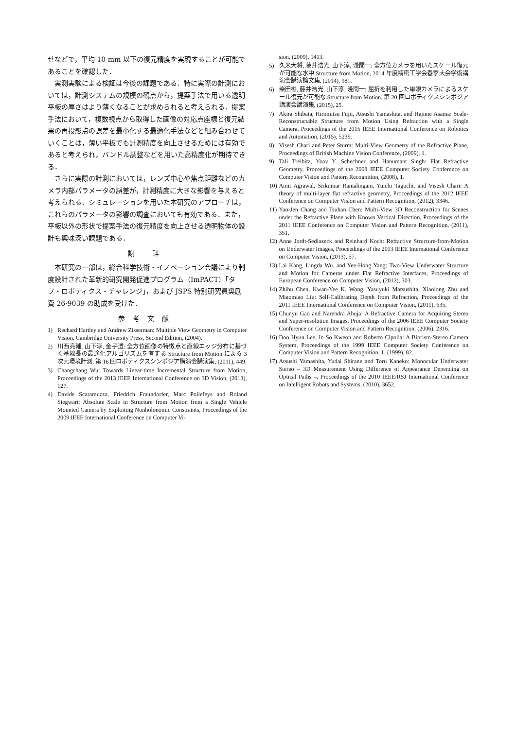せなどで，平均 10 mm 以下の復元精度を実現することが可能であることを確認した．
実測実験による検証は今後の課題である．特に実際の計測においては，計測システムの規模の観点から，提案手法で用いる透明平板の厚さはより薄くなることが求められると考えられる．提案手法において，複数視点から取得した画像の対応点座標と復元結果の再投影点の誤差を最小化する最適化手法などと組み合わせていくことは，薄い平板でも計測精度を向上させるためには有効であると考えられ，バンドル調整などを用いた高精度化が期待できる．
さらに実際の計測においては，レンズ中心や焦点距離などのカメラ内部パラメータの誤差が，計測精度に大きな影響を与えると考えられる．シミュレーションを用いた本研究のアプローチは，これらのパラメータの影響の調査においても有効である．また，平板以外の形状で提案手法の復元精度を向上させる透明物体の設計も興味深い課題である．
謝 辞
本研究の一部は，総合科学技術・イノベーション会議により制度設計された革新的研究開発促進プログラム（ImPACT）「タフ・ロボティクス・チャレンジ」，および JSPS 特別研究員奨励費 26·9039 の助成を受けた．
参考文献
1) Rechard Hartley and Andrew Zisserman: Multiple View Geometry in Computer Vision, Cambridge University Press, Second Edition, (2004).
2) 川西亮輔, 山下淳, 金子透: 全方位画像の特徴点と直線エッジ分布に基づく基線長の最適化アルゴリズムを有する Structure from Motion による 3 次元環境計測, 第 16 回ロボティクスシンポジア講演会講演集, (2011), 449.
3) Changchang Wu: Towards Linear-time Incremental Structure from Motion, Proceedings of the 2013 IEEE International Conference on 3D Vision, (2013), 127.
4) Davide Scaramuzza, Friedrich Fraundorfer, Marc Pollefeys and Roland Siegwart: Absolute Scale in Structure from Motion from a Single Vehicle Mounted Camera by Exploiting Nonholonomic Constraints, Proceedings of the 2009 IEEE International Conference on Computer Vi-
sion, (2009), 1413.
5) 久米大将, 藤井浩光, 山下淳, 淺間一: 全方位カメラを用いたスケール復元が可能な水中 Structure from Motion, 2014 年度精密工学会春季大会学術講演会講演論文集, (2014), 981.
6) 柴田彬, 藤井浩光, 山下淳, 淺間一: 屈折を利用した単眼カメラによるスケール復元が可能な Structure from Motion, 第 20 回ロボティクスシンポジア講演会講演集, (2015), 25.
7) Akira Shibata, Hiromitsu Fujii, Atsushi Yamashita, and Hajime Asama: Scale-Reconstructable Structure from Motion Using Refraction with a Single Camera, Proceedings of the 2015 IEEE International Conference on Robotics and Automation, (2015), 5239.
8) Visesh Chari and Peter Sturm: Multi-View Geometry of the Refractive Plane, Proceedings of British Machine Vision Conference, (2009), 1.
9) Tali Treibitz, Yoav Y. Schechner and Hanumant Singh: Flat Refractive Geometry, Proceedings of the 2008 IEEE Computer Society Conference on Computer Vision and Pattern Recognition, (2008), 1.
10) Amit Agrawal, Srikumar Ramalingam, Yuichi Taguchi, and Visesh Chari: A theory of multi-layer flat refractive geometry, Proceedings of the 2012 IEEE Conference on Computer Vision and Pattern Recognition, (2012), 3346.
11) Yao-Jen Chang and Tsuhan Chen: Multi-View 3D Reconstruction for Scenes under the Refractive Plane with Known Vertical Direction, Proceedings of the 2011 IEEE Conference on Computer Vision and Pattern Recognition, (2011), 351.
12) Anne Jordt-Sedlazeck and Reinhard Koch: Refractive Structure-from-Motion on Underwater Images, Proceedings of the 2013 IEEE International Conference on Computer Vision, (2013), 57.
13) Lai Kang, Lingda Wu, and Yee-Hong Yang: Two-View Underwater Structure and Motion for Cameras under Flat Refractive Interfaces, Proceedings of European Conference on Computer Vision, (2012), 303.
14) Zhihu Chen, Kwan-Yee K. Wong, Yasuyuki Matsushita, Xiaolong Zhu and Miaomiao Liu: Self-Calibrating Depth from Refraction, Proceedings of the 2011 IEEE International Conference on Computer Vision, (2011), 635.
15) Chunyu Gao and Narendra Ahuja: A Refractive Camera for Acquiring Stereo and Super-resolution Images, Proceedings of the 2006 IEEE Computer Society Conference on Computer Vision and Pattern Recognition, (2006), 2316.
16) Doo Hyun Lee, In So Kweon and Roberto Cipolla: A Biprism-Stereo Camera System, Proceedings of the 1999 IEEE Computer Society Conference on Computer Vision and Pattern Recognition, 1, (1999), 82.
17) Atsushi Yamashita, Yudai Shirane and Toru Kaneko: Monocular Underwater Stereo – 3D Measurement Using Difference of Appearance Depending on Optical Paths –, Proceedings of the 2010 IEEE/RSJ International Conference on Intelligent Robots and Systems, (2010), 3652.